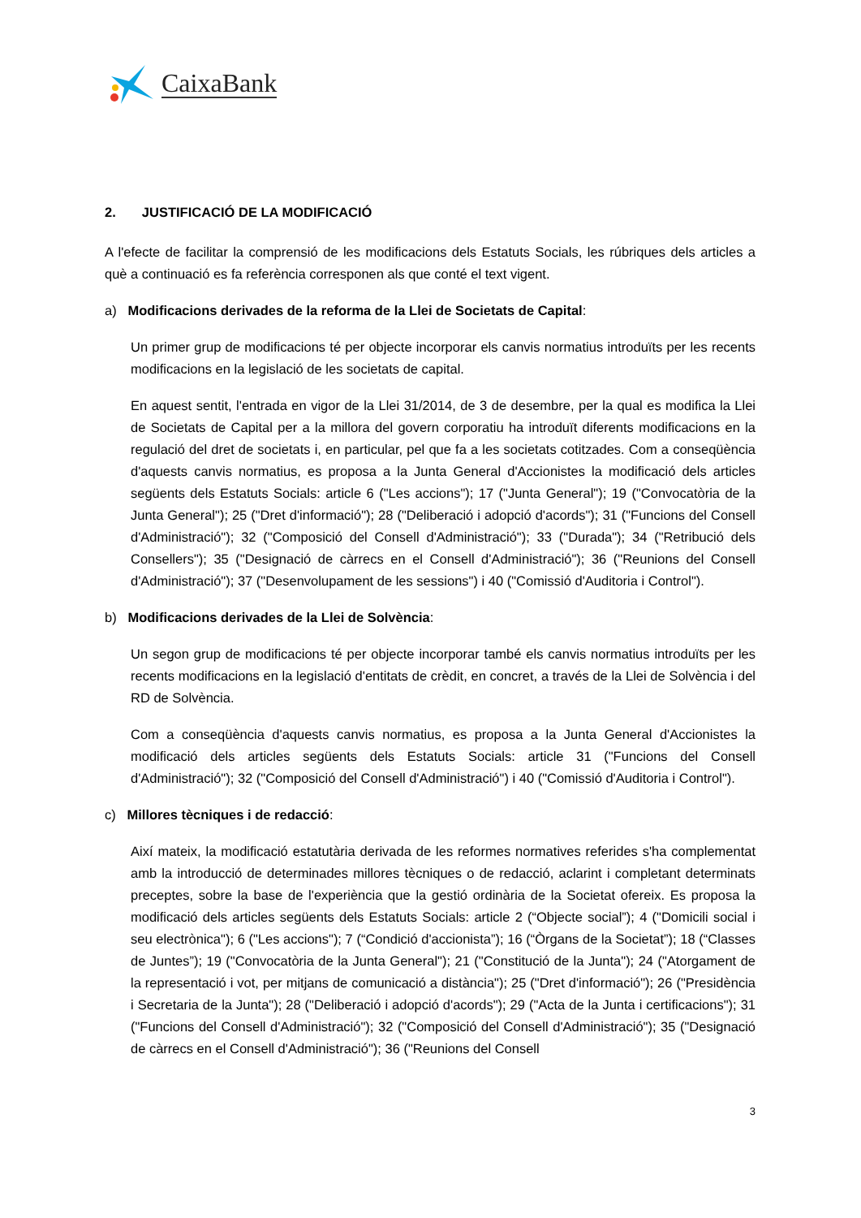CaixaBank
2. JUSTIFICACIÓ DE LA MODIFICACIÓ
A l'efecte de facilitar la comprensió de les modificacions dels Estatuts Socials, les rúbriques dels articles a què a continuació es fa referència corresponen als que conté el text vigent.
a) Modificacions derivades de la reforma de la Llei de Societats de Capital:
Un primer grup de modificacions té per objecte incorporar els canvis normatius introduïts per les recents modificacions en la legislació de les societats de capital.
En aquest sentit, l'entrada en vigor de la Llei 31/2014, de 3 de desembre, per la qual es modifica la Llei de Societats de Capital per a la millora del govern corporatiu ha introduït diferents modificacions en la regulació del dret de societats i, en particular, pel que fa a les societats cotitzades. Com a conseqüència d'aquests canvis normatius, es proposa a la Junta General d'Accionistes la modificació dels articles següents dels Estatuts Socials: article 6 ("Les accions"); 17 ("Junta General"); 19 ("Convocatòria de la Junta General"); 25 ("Dret d'informació"); 28 ("Deliberació i adopció d'acords"); 31 ("Funcions del Consell d'Administració"); 32 ("Composició del Consell d'Administració"); 33 ("Durada"); 34 ("Retribució dels Consellers"); 35 ("Designació de càrrecs en el Consell d'Administració"); 36 ("Reunions del Consell d'Administració"); 37 ("Desenvolupament de les sessions") i 40 ("Comissió d'Auditoria i Control").
b) Modificacions derivades de la Llei de Solvència:
Un segon grup de modificacions té per objecte incorporar també els canvis normatius introduïts per les recents modificacions en la legislació d'entitats de crèdit, en concret, a través de la Llei de Solvència i del RD de Solvència.
Com a conseqüència d'aquests canvis normatius, es proposa a la Junta General d'Accionistes la modificació dels articles següents dels Estatuts Socials: article 31 ("Funcions del Consell d'Administració"); 32 ("Composició del Consell d'Administració") i 40 ("Comissió d'Auditoria i Control").
c) Millores tècniques i de redacció:
Així mateix, la modificació estatutària derivada de les reformes normatives referides s'ha complementat amb la introducció de determinades millores tècniques o de redacció, aclarint i completant determinats preceptes, sobre la base de l'experiència que la gestió ordinària de la Societat ofereix. Es proposa la modificació dels articles següents dels Estatuts Socials: article 2 (“Objecte social”); 4 ("Domicili social i seu electrònica"); 6 ("Les accions"); 7 (“Condició d'accionista”); 16 (“Òrgans de la Societat”); 18 (“Classes de Juntes”); 19 ("Convocatòria de la Junta General"); 21 ("Constitució de la Junta"); 24 ("Atorgament de la representació i vot, per mitjans de comunicació a distància"); 25 ("Dret d'informació"); 26 ("Presidència i Secretaria de la Junta"); 28 ("Deliberació i adopció d'acords"); 29 ("Acta de la Junta i certificacions"); 31 ("Funcions del Consell d'Administració"); 32 ("Composició del Consell d'Administració"); 35 ("Designació de càrrecs en el Consell d'Administració"); 36 ("Reunions del Consell
3